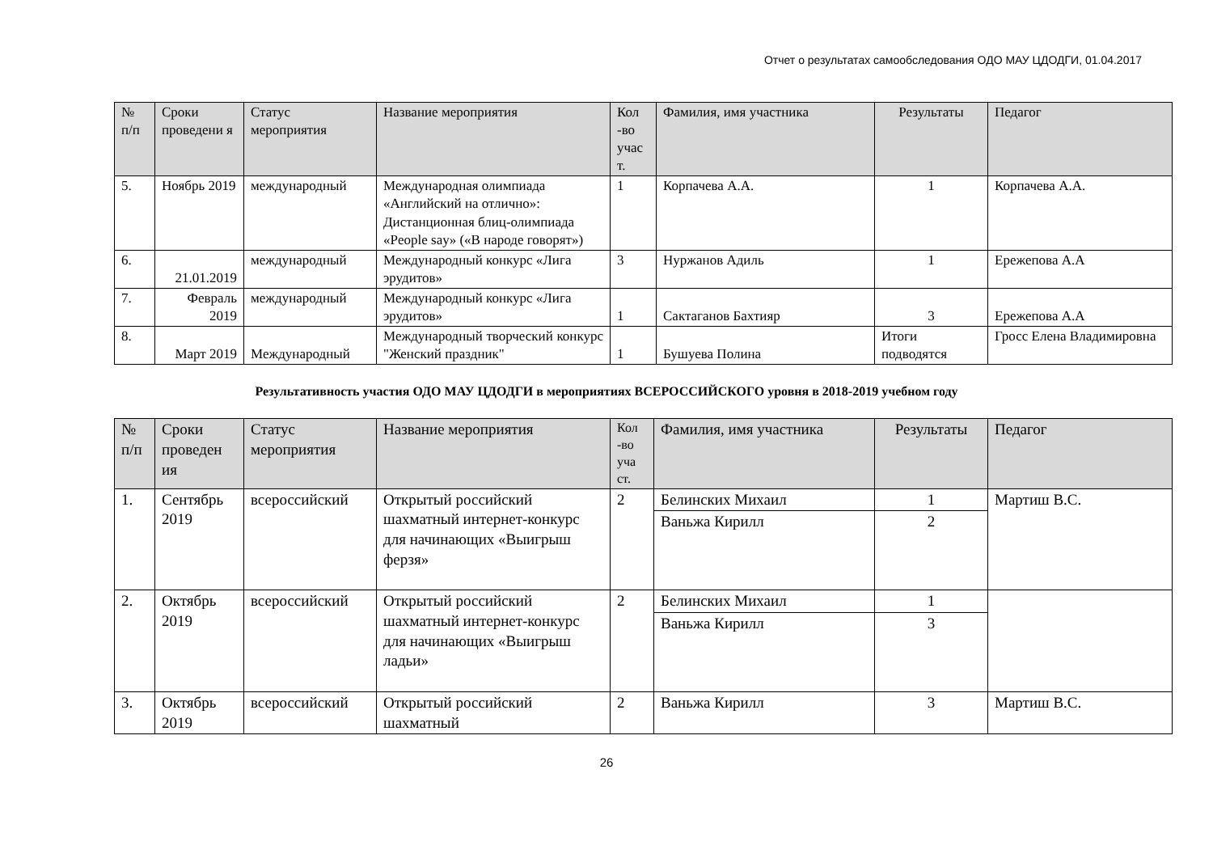Отчет о результатах самообследования ОДО МАУ ЦДОДГИ, 01.04.2017
| № п/п | Сроки проведени я | Статус мероприятия | Название мероприятия | Кол -во учас т. | Фамилия, имя участника | Результаты | Педагог |
| --- | --- | --- | --- | --- | --- | --- | --- |
| 5. | Ноябрь 2019 | международный | Международная олимпиада «Английский на отлично»: Дистанционная блиц-олимпиада «People say» («В народе говорят») | 1 | Корпачева А.А. | 1 | Корпачева А.А. |
| 6. | 21.01.2019 | международный | Международный конкурс «Лига эрудитов» | 3 | Нуржанов Адиль | 1 | Ережепова А.А |
| 7. | Февраль 2019 | международный | Международный конкурс «Лига эрудитов» | 1 | Сактаганов Бахтияр | 3 | Ережепова А.А |
| 8. | Март 2019 | Международный | Международный творческий конкурс "Женский праздник" | 1 | Бушуева Полина | Итоги подводятся | Гросс Елена Владимировна |
Результативность участия ОДО МАУ ЦДОДГИ в мероприятиях ВСЕРОССИЙСКОГО уровня в 2018-2019 учебном году
| № п/п | Сроки проведен ия | Статус мероприятия | Название мероприятия | Кол -во уча ст. | Фамилия, имя участника | Результаты | Педагог |
| --- | --- | --- | --- | --- | --- | --- | --- |
| 1. | Сентябрь 2019 | всероссийский | Открытый российский шахматный интернет-конкурс для начинающих «Выигрыш ферзя» | 2 | Белинских Михаил | 1 | Мартиш В.С. |
| | | | | | Ваньжа Кирилл | 2 | |
| 2. | Октябрь 2019 | всероссийский | Открытый российский шахматный интернет-конкурс для начинающих «Выигрыш ладьи» | 2 | Белинских Михаил | 1 | |
| | | | | | Ваньжа Кирилл | 3 | |
| 3. | Октябрь 2019 | всероссийский | Открытый российский шахматный | 2 | Ваньжа Кирилл | 3 | Мартиш В.С. |
26